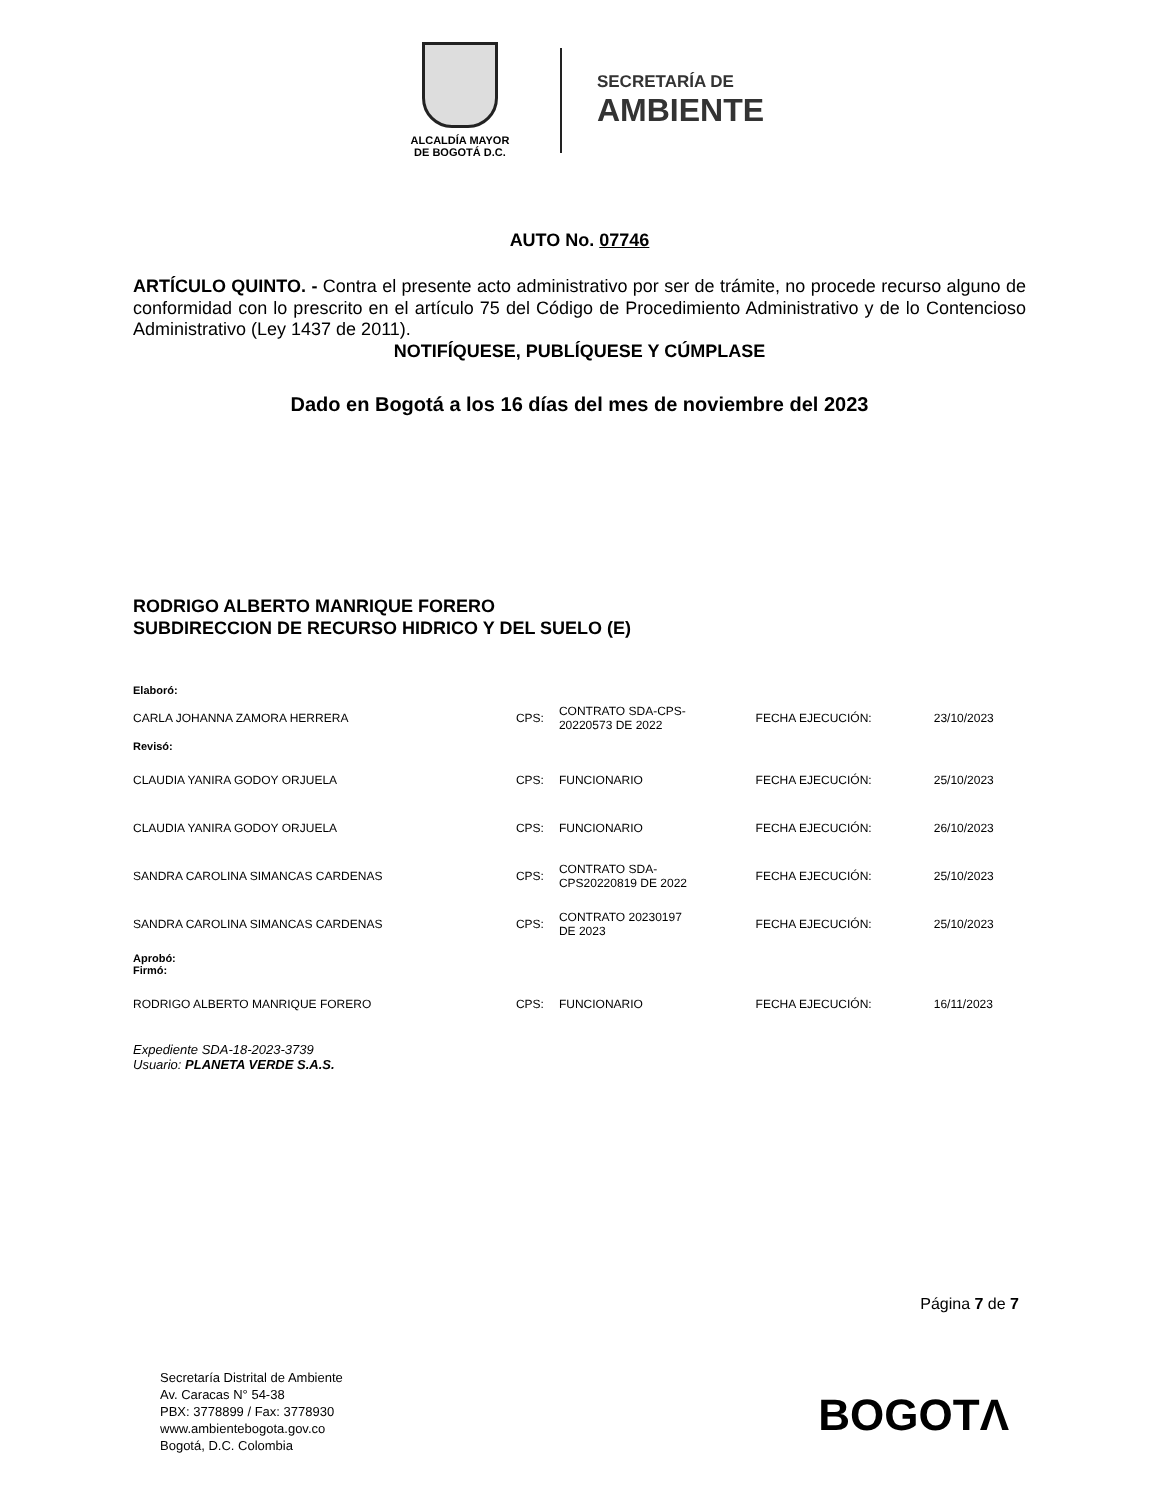ALCALDÍA MAYOR
DE BOGOTÁ D.C.
SECRETARÍA DE
AMBIENTE
AUTO No. 07746
ARTÍCULO QUINTO. - Contra el presente acto administrativo por ser de trámite, no procede recurso alguno de conformidad con lo prescrito en el artículo 75 del Código de Procedimiento Administrativo y de lo Contencioso Administrativo (Ley 1437 de 2011).
NOTIFÍQUESE, PUBLÍQUESE Y CÚMPLASE
Dado en Bogotá a los 16 días del mes de noviembre del 2023
RODRIGO ALBERTO MANRIQUE FORERO
SUBDIRECCION DE RECURSO HIDRICO Y DEL SUELO (E)
| Elaboró: | | | | |
| CARLA JOHANNA ZAMORA HERRERA | CPS: | CONTRATO SDA-CPS- 20220573 DE 2022 | FECHA EJECUCIÓN: | 23/10/2023 |
| Revisó: | | | | |
| CLAUDIA YANIRA GODOY ORJUELA | CPS: | FUNCIONARIO | FECHA EJECUCIÓN: | 25/10/2023 |
| CLAUDIA YANIRA GODOY ORJUELA | CPS: | FUNCIONARIO | FECHA EJECUCIÓN: | 26/10/2023 |
| SANDRA CAROLINA SIMANCAS CARDENAS | CPS: | CONTRATO SDA- CPS20220819 DE 2022 | FECHA EJECUCIÓN: | 25/10/2023 |
| SANDRA CAROLINA SIMANCAS CARDENAS | CPS: | CONTRATO 20230197 DE 2023 | FECHA EJECUCIÓN: | 25/10/2023 |
| Aprobó: Firmó: | | | | |
| RODRIGO ALBERTO MANRIQUE FORERO | CPS: | FUNCIONARIO | FECHA EJECUCIÓN: | 16/11/2023 |
Expediente SDA-18-2023-3739
Usuario: PLANETA VERDE S.A.S.
Página 7 de 7
Secretaría Distrital de Ambiente
Av. Caracas N° 54-38
PBX: 3778899 / Fax: 3778930
www.ambientebogota.gov.co
Bogotá, D.C. Colombia
BOGOTΛ